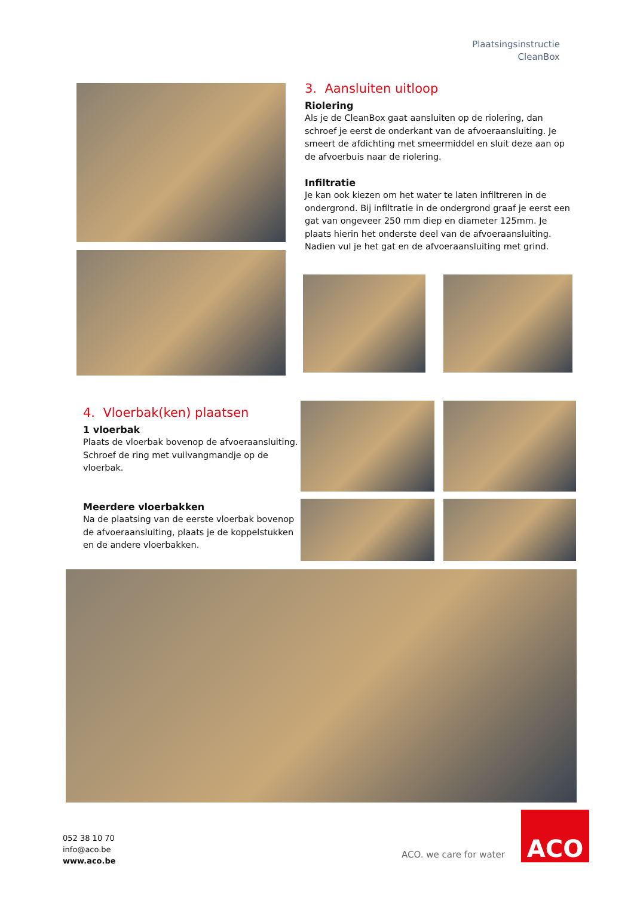Plaatsingsinstructie
CleanBox
3. Aansluiten uitloop
Riolering
Als je de CleanBox gaat aansluiten op de riolering, dan schroef je eerst de onderkant van de afvoeraansluiting. Je smeert de afdichting met smeermiddel en sluit deze aan op de afvoerbuis naar de riolering.
Infiltratie
Je kan ook kiezen om het water te laten infiltreren in de ondergrond. Bij infiltratie in de ondergrond graaf je eerst een gat van ongeveer 250 mm diep en diameter 125mm. Je plaats hierin het onderste deel van de afvoeraansluiting. Nadien vul je het gat en de afvoeraansluiting met grind.
4. Vloerbak(ken) plaatsen
1 vloerbak
Plaats de vloerbak bovenop de afvoeraansluiting. Schroef de ring met vuilvangmandje op de vloerbak.
Meerdere vloerbakken
Na de plaatsing van de eerste vloerbak bovenop de afvoeraansluiting, plaats je de koppelstukken en de andere vloerbakken.
052 38 10 70
info@aco.be
www.aco.be
ACO. we care for water
ACO